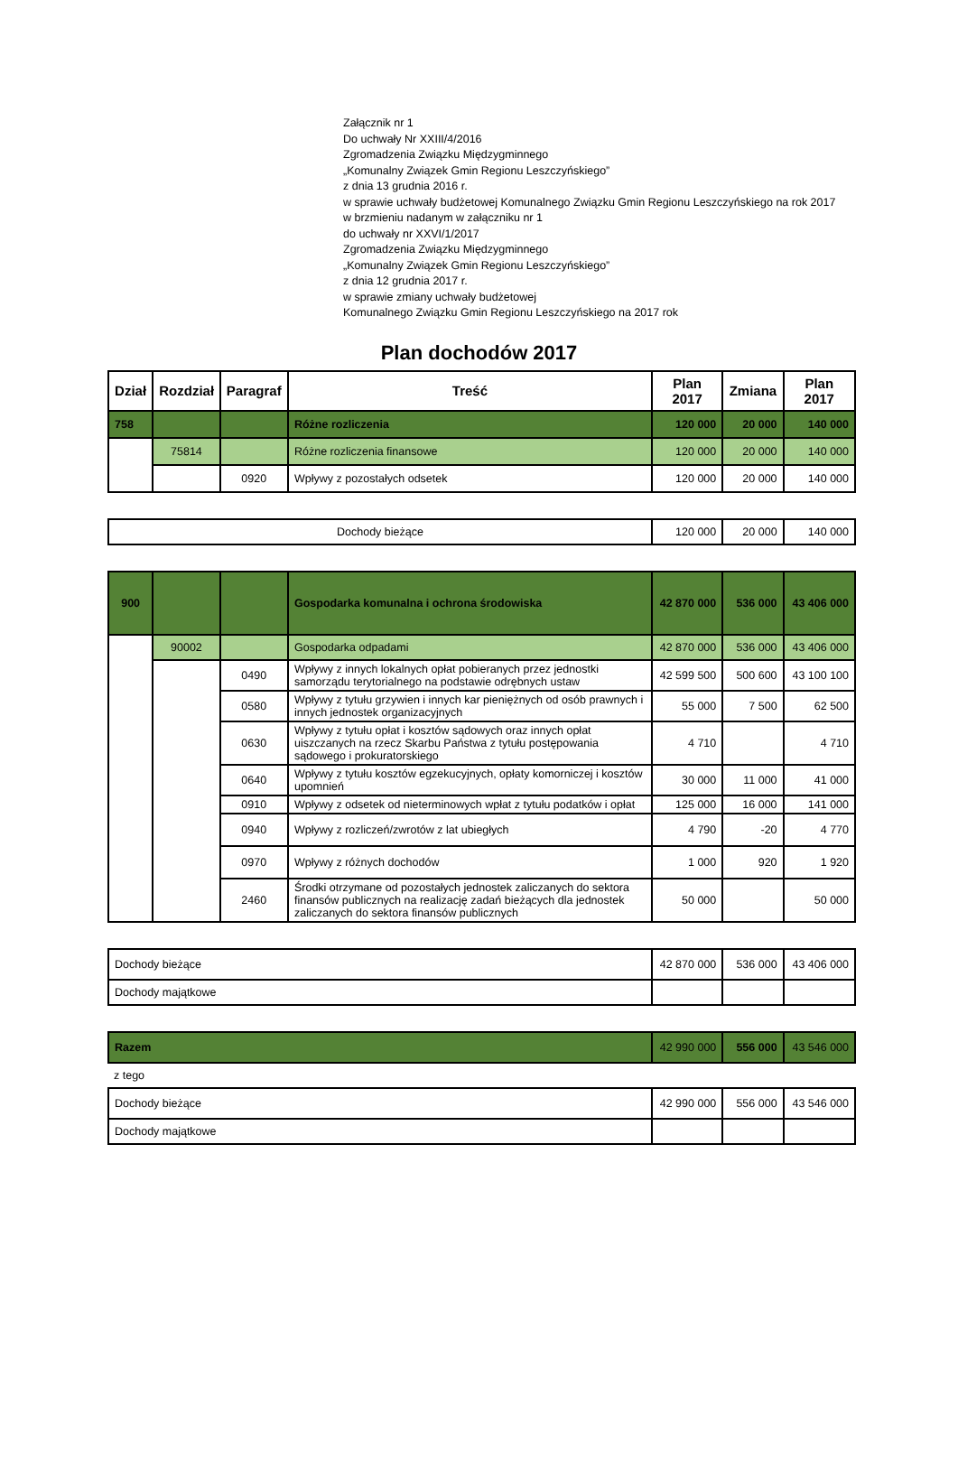Załącznik nr 1
Do uchwały Nr XXIII/4/2016
Zgromadzenia Związku Międzygminnego
„Komunalny Związek Gmin Regionu Leszczyńskiego”
z dnia 13 grudnia 2016 r.
w sprawie uchwały budżetowej Komunalnego Związku Gmin Regionu Leszczyńskiego na rok 2017
w brzmieniu nadanym w załączniku nr 1
do uchwały nr XXVI/1/2017
Zgromadzenia Związku Międzygminnego
„Komunalny Związek Gmin Regionu Leszczyńskiego”
z dnia 12 grudnia 2017 r.
w sprawie zmiany uchwały budżetowej
Komunalnego Związku Gmin Regionu Leszczyńskiego na 2017 rok
Plan dochodów 2017
| Dział | Rozdział | Paragraf | Treść | Plan 2017 | Zmiana | Plan 2017 |
| --- | --- | --- | --- | --- | --- | --- |
| 758 | | | Różne rozliczenia | 120 000 | 20 000 | 140 000 |
| | 75814 | | Różne rozliczenia finansowe | 120 000 | 20 000 | 140 000 |
| | | 0920 | Wpływy z pozostałych odsetek | 120 000 | 20 000 | 140 000 |
| Dochody bieżące | 120 000 | 20 000 | 140 000 |
| 900 | | | Gospodarka komunalna i ochrona środowiska | 42 870 000 | 536 000 | 43 406 000 |
| | 90002 | | Gospodarka odpadami | 42 870 000 | 536 000 | 43 406 000 |
| | | 0490 | Wpływy z innych lokalnych opłat pobieranych przez jednostki samorządu terytorialnego na podstawie odrębnych ustaw | 42 599 500 | 500 600 | 43 100 100 |
| | | 0580 | Wpływy z tytułu grzywien i innych kar pieniężnych od osób prawnych i innych jednostek organizacyjnych | 55 000 | 7 500 | 62 500 |
| | | 0630 | Wpływy z tytułu opłat i kosztów sądowych oraz innych opłat uiszczanych na rzecz Skarbu Państwa z tytułu postępowania sądowego i prokuratorskiego | 4 710 | | 4 710 |
| | | 0640 | Wpływy z tytułu kosztów egzekucyjnych, opłaty komorniczej i kosztów upomnień | 30 000 | 11 000 | 41 000 |
| | | 0910 | Wpływy z odsetek od nieterminowych wpłat z tytułu podatków i opłat | 125 000 | 16 000 | 141 000 |
| | | 0940 | Wpływy z rozliczeń/zwrotów z lat ubiegłych | 4 790 | -20 | 4 770 |
| | | 0970 | Wpływy z różnych dochodów | 1 000 | 920 | 1 920 |
| | | 2460 | Środki otrzymane od pozostałych jednostek zaliczanych do sektora finansów publicznych na realizację zadań bieżących dla jednostek zaliczanych do sektora finansów publicznych | 50 000 | | 50 000 |
| Dochody bieżące | 42 870 000 | 536 000 | 43 406 000 |
| Dochody majątkowe | | | |
| Razem | 42 990 000 | 556 000 | 43 546 000 |
z tego
| Dochody bieżące | 42 990 000 | 556 000 | 43 546 000 |
| Dochody majątkowe | | | |